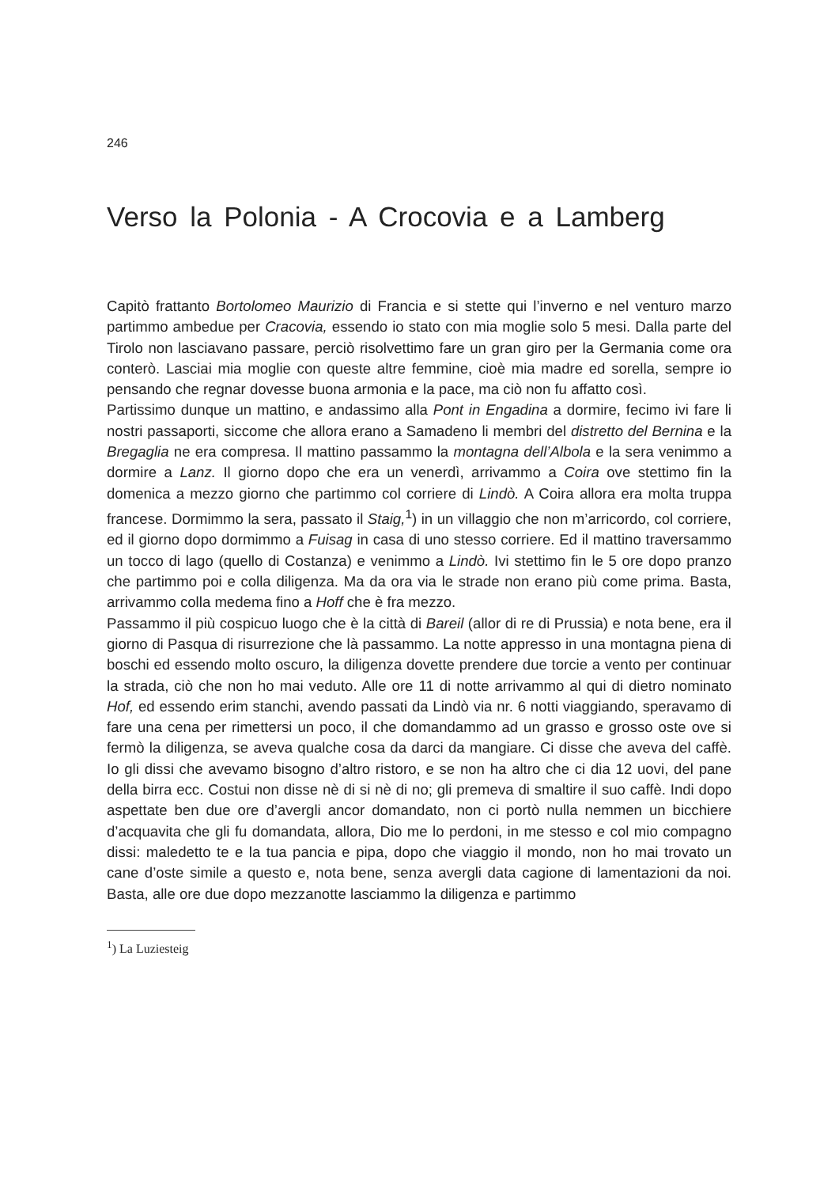246
Verso la Polonia - A Crocovia e a Lamberg
Capitò frattanto Bortolomeo Maurizio di Francia e si stette qui l’inverno e nel venturo marzo partimmo ambedue per Cracovia, essendo io stato con mia moglie solo 5 mesi. Dalla parte del Tirolo non lasciavano passare, perciò risolvettimo fare un gran giro per la Germania come ora conterò. Lasciai mia moglie con queste altre femmine, cioè mia madre ed sorella, sempre io pensando che regnar dovesse buona armonia e la pace, ma ciò non fu affatto così.
Partissimo dunque un mattino, e andassimo alla Pont in Engadina a dormire, fecimo ivi fare li nostri passaporti, siccome che allora erano a Samadeno li membri del distretto del Bernina e la Bregaglia ne era compresa. Il mattino passammo la montagna dell’Albola e la sera venimmo a dormire a Lanz. Il giorno dopo che era un venerdì, arrivammo a Coira ove stettimo fin la domenica a mezzo giorno che partimmo col corriere di Lindò. A Coira allora era molta truppa francese. Dormimmo la sera, passato il Staig,<sup>1</sup>) in un villaggio che non m’arricordo, col corriere, ed il giorno dopo dormimmo a Fuisag in casa di uno stesso corriere. Ed il mattino traversammo un tocco di lago (quello di Costanza) e venimmo a Lindò. Ivi stettimo fin le 5 ore dopo pranzo che partimmo poi e colla diligenza. Ma da ora via le strade non erano più come prima. Basta, arrivammo colla medema fino a Hoff che è fra mezzo.
Passammo il più cospicuo luogo che è la città di Bareil (allor di re di Prussia) e nota bene, era il giorno di Pasqua di risurrezione che là passammo. La notte appresso in una montagna piena di boschi ed essendo molto oscuro, la diligenza dovette prendere due torcie a vento per continuar la strada, ciò che non ho mai veduto. Alle ore 11 di notte arrivammo al qui di dietro nominato Hof, ed essendo erim stanchi, avendo passati da Lindò via nr. 6 notti viaggiando, speravamo di fare una cena per rimettersi un poco, il che domandammo ad un grasso e grosso oste ove si fermò la diligenza, se aveva qualche cosa da darci da mangiare. Ci disse che aveva del caffè. Io gli dissi che avevamo bisogno d’altro ristoro, e se non ha altro che ci dia 12 uovi, del pane della birra ecc. Costui non disse nè di si nè di no; gli premeva di smaltire il suo caffè. Indi dopo aspettate ben due ore d’avergli ancor domandato, non ci portò nulla nemmen un bicchiere d’acquavita che gli fu domandata, allora, Dio me lo perdoni, in me stesso e col mio compagno dissi: maledetto te e la tua pancia e pipa, dopo che viaggio il mondo, non ho mai trovato un cane d’oste simile a questo e, nota bene, senza avergli data cagione di lamentazioni da noi. Basta, alle ore due dopo mezzanotte lasciammo la diligenza e partimmo
<sup>1</sup>) La Luziesteig